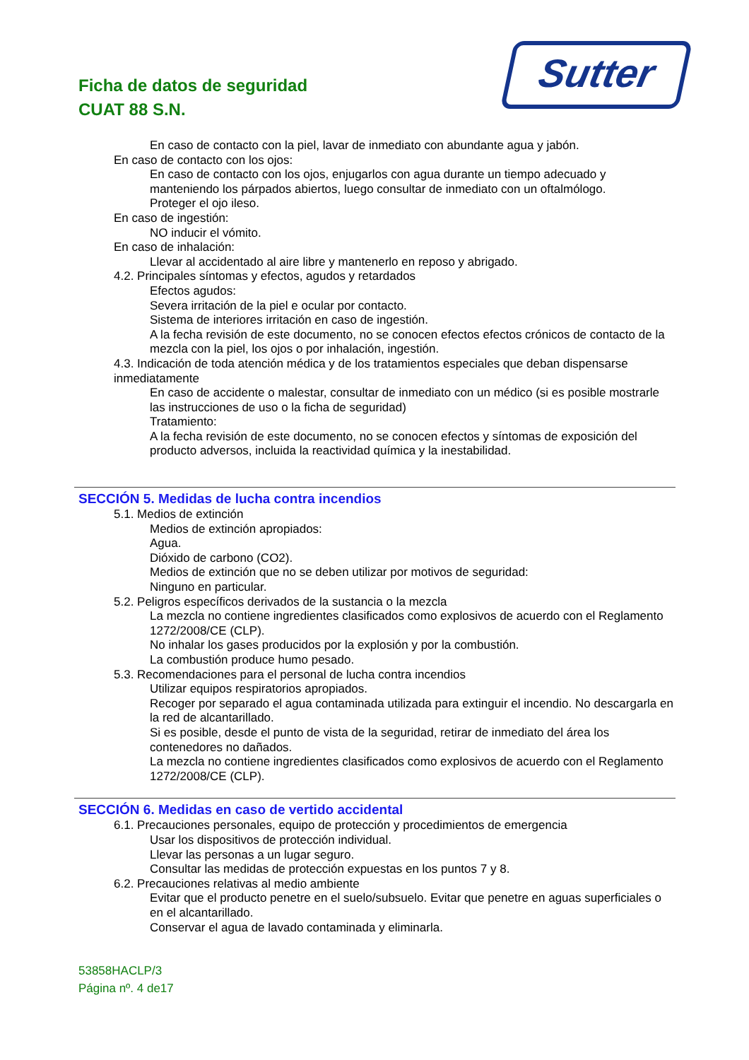Ficha de datos de seguridad
CUAT 88 S.N.
Sutter
En caso de contacto con la piel, lavar de inmediato con abundante agua y jabón.
En caso de contacto con los ojos:
En caso de contacto con los ojos, enjugarlos con agua durante un tiempo adecuado y manteniendo los párpados abiertos, luego consultar de inmediato con un oftalmólogo.
Proteger el ojo ileso.
En caso de ingestión:
NO inducir el vómito.
En caso de inhalación:
Llevar al accidentado al aire libre y mantenerlo en reposo y abrigado.
4.2. Principales síntomas y efectos, agudos y retardados
Efectos agudos:
Severa irritación de la piel e ocular por contacto.
Sistema de interiores irritación en caso de ingestión.
A la fecha revisión de este documento, no se conocen efectos efectos crónicos de contacto de la mezcla con la piel, los ojos o por inhalación, ingestión.
4.3. Indicación de toda atención médica y de los tratamientos especiales que deban dispensarse inmediatamente
En caso de accidente o malestar, consultar de inmediato con un médico (si es posible mostrarle las instrucciones de uso o la ficha de seguridad)
Tratamiento:
A la fecha revisión de este documento, no se conocen efectos y síntomas de exposición del producto adversos, incluida la reactividad química y la inestabilidad.
SECCIÓN 5. Medidas de lucha contra incendios
5.1. Medios de extinción
Medios de extinción apropiados:
Agua.
Dióxido de carbono (CO2).
Medios de extinción que no se deben utilizar por motivos de seguridad:
Ninguno en particular.
5.2. Peligros específicos derivados de la sustancia o la mezcla
La mezcla no contiene ingredientes clasificados como explosivos de acuerdo con el Reglamento 1272/2008/CE (CLP).
No inhalar los gases producidos por la explosión y por la combustión.
La combustión produce humo pesado.
5.3. Recomendaciones para el personal de lucha contra incendios
Utilizar equipos respiratorios apropiados.
Recoger por separado el agua contaminada utilizada para extinguir el incendio. No descargarla en la red de alcantarillado.
Si es posible, desde el punto de vista de la seguridad, retirar de inmediato del área los contenedores no dañados.
La mezcla no contiene ingredientes clasificados como explosivos de acuerdo con el Reglamento 1272/2008/CE (CLP).
SECCIÓN 6. Medidas en caso de vertido accidental
6.1. Precauciones personales, equipo de protección y procedimientos de emergencia
Usar los dispositivos de protección individual.
Llevar las personas a un lugar seguro.
Consultar las medidas de protección expuestas en los puntos 7 y 8.
6.2. Precauciones relativas al medio ambiente
Evitar que el producto penetre en el suelo/subsuelo. Evitar que penetre en aguas superficiales o en el alcantarillado.
Conservar el agua de lavado contaminada y eliminarla.
53858HACLP/3
Página nº. 4 de17